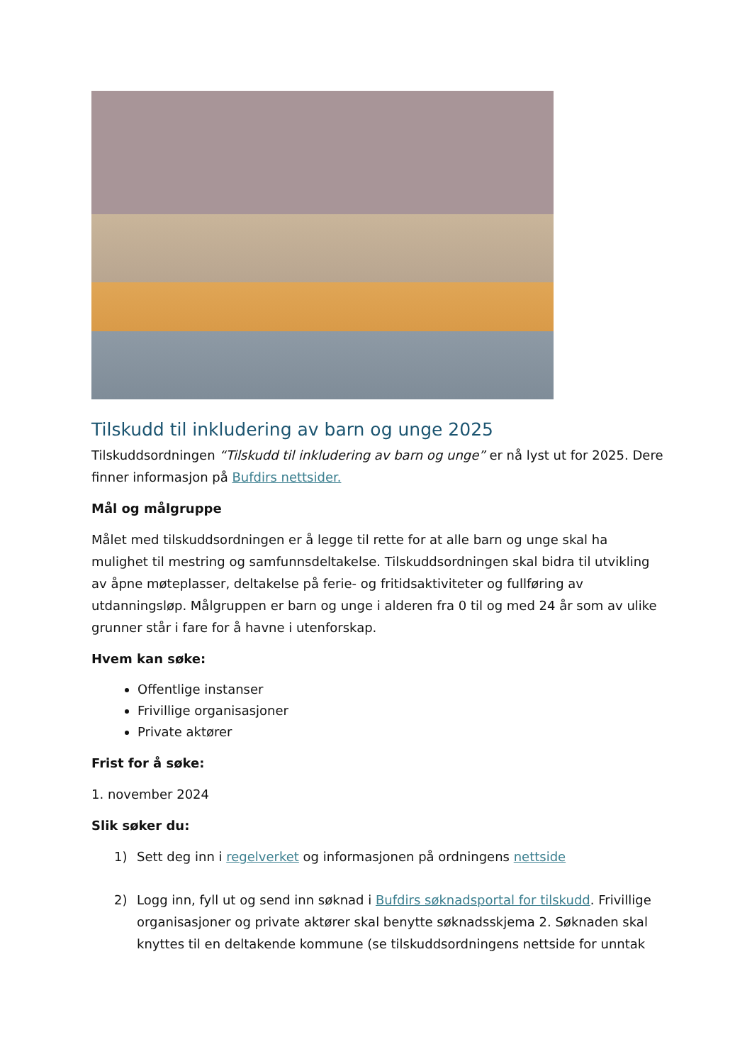Tilskudd til inkludering av barn og unge 2025
Tilskuddsordningen “Tilskudd til inkludering av barn og unge” er nå lyst ut for 2025. Dere finner informasjon på Bufdirs nettsider.
Mål og målgruppe
Målet med tilskuddsordningen er å legge til rette for at alle barn og unge skal ha mulighet til mestring og samfunnsdeltakelse. Tilskuddsordningen skal bidra til utvikling av åpne møteplasser, deltakelse på ferie- og fritidsaktiviteter og fullføring av utdanningsløp. Målgruppen er barn og unge i alderen fra 0 til og med 24 år som av ulike grunner står i fare for å havne i utenforskap.
Hvem kan søke:
Offentlige instanser
Frivillige organisasjoner
Private aktører
Frist for å søke:
1. november 2024
Slik søker du:
1) Sett deg inn i regelverket og informasjonen på ordningens nettside
2) Logg inn, fyll ut og send inn søknad i Bufdirs søknadsportal for tilskudd. Frivillige organisasjoner og private aktører skal benytte søknadsskjema 2. Søknaden skal knyttes til en deltakende kommune (se tilskuddsordningens nettside for unntak